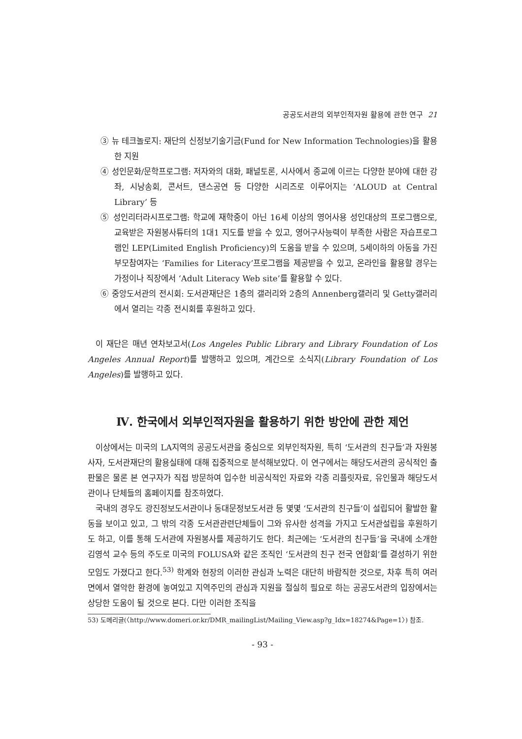공공도서관의 외부인적자원 활용에 관한 연구 21
③ 뉴 테크놀로지: 재단의 신정보기술기금(Fund for New Information Technologies)을 활용한 지원
④ 성인문화/문학프로그램: 저자와의 대화, 패널토론, 시사에서 종교에 이르는 다양한 분야에 대한 강좌, 시낭송회, 콘서트, 댄스공연 등 다양한 시리즈로 이루어지는 ‘ALOUD at Central Library’ 등
⑤ 성인리터라시프로그램: 학교에 재학중이 아닌 16세 이상의 영어사용 성인대상의 프로그램으로, 교육받은 자원봉사튜터의 1대1 지도를 받을 수 있고, 영어구사능력이 부족한 사람은 자습프로그램인 LEP(Limited English Proficiency)의 도움을 받을 수 있으며, 5세이하의 아동을 가진 부모참여자는 ‘Families for Literacy’프로그램을 제공받을 수 있고, 온라인을 활용할 경우는 가정이나 직장에서 ‘Adult Literacy Web site’를 활용할 수 있다.
⑥ 중앙도서관의 전시회: 도서관재단은 1층의 갤러리와 2층의 Annenberg갤러리 및 Getty갤러리에서 열리는 각종 전시회를 후원하고 있다.
이 재단은 매년 연차보고서(Los Angeles Public Library and Library Foundation of Los Angeles Annual Report)를 발행하고 있으며, 계간으로 소식지(Library Foundation of Los Angeles)를 발행하고 있다.
Ⅳ. 한국에서 외부인적자원을 활용하기 위한 방안에 관한 제언
이상에서는 미국의 LA지역의 공공도서관을 중심으로 외부인적자원, 특히 ‘도서관의 친구들’과 자원봉사자, 도서관재단의 활용실태에 대해 집중적으로 분석해보았다. 이 연구에서는 해당도서관의 공식적인 출판물은 물론 본 연구자가 직접 방문하여 입수한 비공식적인 자료와 각종 리플릿자료, 유인물과 해당도서관이나 단체들의 홈페이지를 참조하였다.
국내의 경우도 광진정보도서관이나 동대문정보도서관 등 몇몇 ‘도서관의 친구들’이 설립되어 활발한 활동을 보이고 있고, 그 밖의 각종 도서관관련단체들이 그와 유사한 성격을 가지고 도서관설립을 후원하기도 하고, 이를 통해 도서관에 자원봉사를 제공하기도 한다. 최근에는 ‘도서관의 친구들’을 국내에 소개한 김영석 교수 등의 주도로 미국의 FOLUSA와 같은 조직인 ‘도서관의 친구 전국 연합회’를 결성하기 위한 모임도 가졌다고 한다.<sup>53)</sup> 학계와 현장의 이러한 관심과 노력은 대단히 바람직한 것으로, 차후 특히 여러 면에서 열악한 환경에 놓여있고 지역주민의 관심과 지원을 절실히 필요로 하는 공공도서관의 입장에서는 상당한 도움이 될 것으로 본다. 다만 이러한 조직을
53) 도메리글(〈http://www.domeri.or.kr/DMR_mailingList/Mailing_View.asp?g_Idx=18274&Page=1〉) 참조.
- 93 -